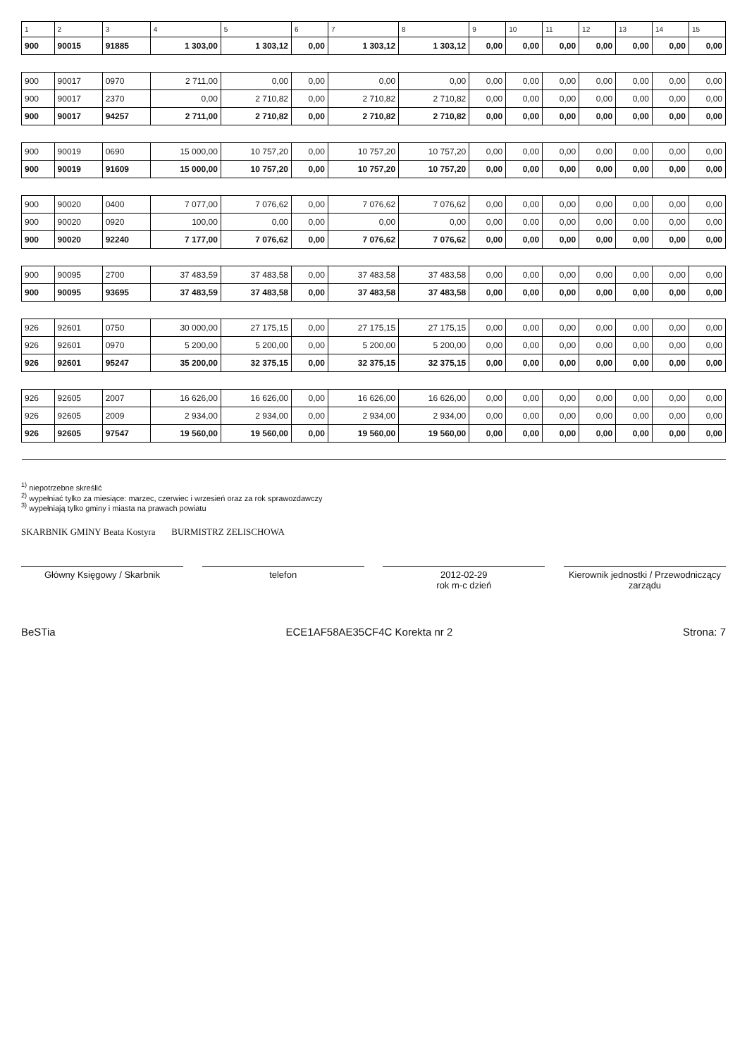| 1 | 2 | 3 | 4 | 5 | 6 | 7 | 8 | 9 | 10 | 11 | 12 | 13 | 14 | 15 |
| --- | --- | --- | --- | --- | --- | --- | --- | --- | --- | --- | --- | --- | --- | --- |
| 900 | 90015 | 91885 | 1 303,00 | 1 303,12 | 0,00 | 1 303,12 | 1 303,12 | 0,00 | 0,00 | 0,00 | 0,00 | 0,00 | 0,00 | 0,00 |
| 900 | 90017 | 0970 | 2 711,00 | 0,00 | 0,00 | 0,00 | 0,00 | 0,00 | 0,00 | 0,00 | 0,00 | 0,00 | 0,00 | 0,00 |
| 900 | 90017 | 2370 | 0,00 | 2 710,82 | 0,00 | 2 710,82 | 2 710,82 | 0,00 | 0,00 | 0,00 | 0,00 | 0,00 | 0,00 | 0,00 |
| 900 | 90017 | 94257 | 2 711,00 | 2 710,82 | 0,00 | 2 710,82 | 2 710,82 | 0,00 | 0,00 | 0,00 | 0,00 | 0,00 | 0,00 | 0,00 |
| 900 | 90019 | 0690 | 15 000,00 | 10 757,20 | 0,00 | 10 757,20 | 10 757,20 | 0,00 | 0,00 | 0,00 | 0,00 | 0,00 | 0,00 | 0,00 |
| 900 | 90019 | 91609 | 15 000,00 | 10 757,20 | 0,00 | 10 757,20 | 10 757,20 | 0,00 | 0,00 | 0,00 | 0,00 | 0,00 | 0,00 | 0,00 |
| 900 | 90020 | 0400 | 7 077,00 | 7 076,62 | 0,00 | 7 076,62 | 7 076,62 | 0,00 | 0,00 | 0,00 | 0,00 | 0,00 | 0,00 | 0,00 |
| 900 | 90020 | 0920 | 100,00 | 0,00 | 0,00 | 0,00 | 0,00 | 0,00 | 0,00 | 0,00 | 0,00 | 0,00 | 0,00 | 0,00 |
| 900 | 90020 | 92240 | 7 177,00 | 7 076,62 | 0,00 | 7 076,62 | 7 076,62 | 0,00 | 0,00 | 0,00 | 0,00 | 0,00 | 0,00 | 0,00 |
| 900 | 90095 | 2700 | 37 483,59 | 37 483,58 | 0,00 | 37 483,58 | 37 483,58 | 0,00 | 0,00 | 0,00 | 0,00 | 0,00 | 0,00 | 0,00 |
| 900 | 90095 | 93695 | 37 483,59 | 37 483,58 | 0,00 | 37 483,58 | 37 483,58 | 0,00 | 0,00 | 0,00 | 0,00 | 0,00 | 0,00 | 0,00 |
| 926 | 92601 | 0750 | 30 000,00 | 27 175,15 | 0,00 | 27 175,15 | 27 175,15 | 0,00 | 0,00 | 0,00 | 0,00 | 0,00 | 0,00 | 0,00 |
| 926 | 92601 | 0970 | 5 200,00 | 5 200,00 | 0,00 | 5 200,00 | 5 200,00 | 0,00 | 0,00 | 0,00 | 0,00 | 0,00 | 0,00 | 0,00 |
| 926 | 92601 | 95247 | 35 200,00 | 32 375,15 | 0,00 | 32 375,15 | 32 375,15 | 0,00 | 0,00 | 0,00 | 0,00 | 0,00 | 0,00 | 0,00 |
| 926 | 92605 | 2007 | 16 626,00 | 16 626,00 | 0,00 | 16 626,00 | 16 626,00 | 0,00 | 0,00 | 0,00 | 0,00 | 0,00 | 0,00 | 0,00 |
| 926 | 92605 | 2009 | 2 934,00 | 2 934,00 | 0,00 | 2 934,00 | 2 934,00 | 0,00 | 0,00 | 0,00 | 0,00 | 0,00 | 0,00 | 0,00 |
| 926 | 92605 | 97547 | 19 560,00 | 19 560,00 | 0,00 | 19 560,00 | 19 560,00 | 0,00 | 0,00 | 0,00 | 0,00 | 0,00 | 0,00 | 0,00 |
<sup>1)</sup> niepotrzebne skreślić
<sup>2)</sup> wypełniać tylko za miesiące: marzec, czerwiec i wrzesień oraz za rok sprawozdawczy
<sup>3)</sup> wypełniają tylko gminy i miasta na prawach powiatu
SKARBNIK GMINY Beata Kostyra BURMISTRZ ZELISCHOWA
Główny Księgowy / Skarbnik telefon 2012-02-29
rok m-c dzień
Kierownik jednostki / Przewodniczący zarządu
BeSTia ECE1AF58AE35CF4C Korekta nr 2 Strona: 7